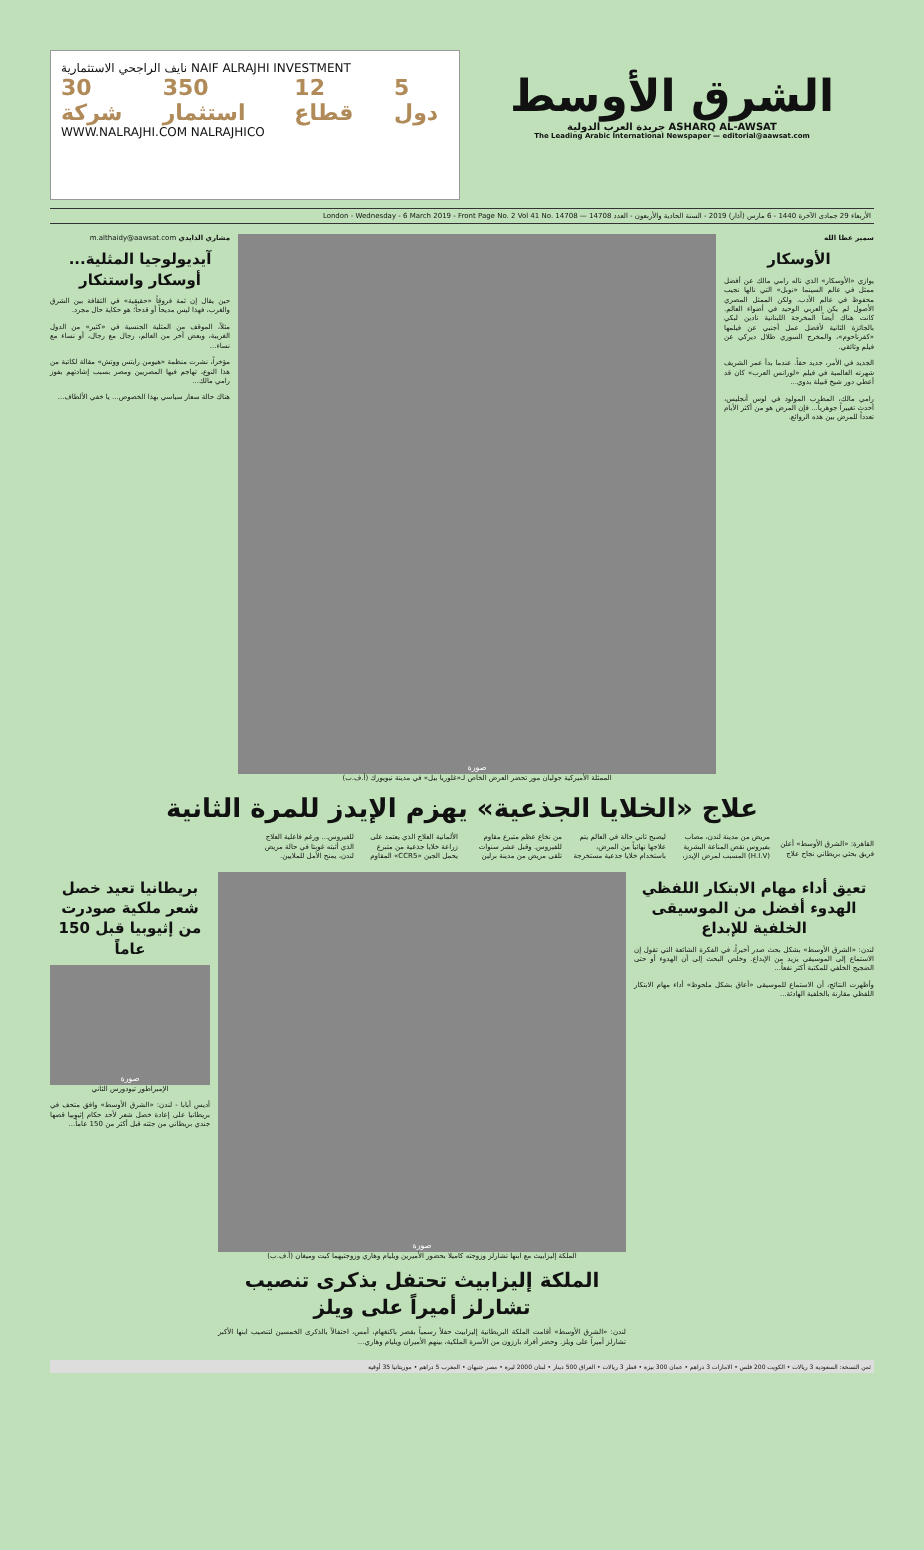الشرق الأوسط
ASHARQ AL-AWSAT جريدة العرب الدولية
The Leading Arabic International Newspaper — editorial@aawsat.com
نايف الراجحي الاستثمارية NAIF ALRAJHI INVESTMENT
30 شركة 350 استثمار 12 قطاع 5 دول
WWW.NALRAJHI.COM NALRAJHICO
الأربعاء 29 جمادى الآخرة 1440 - 6 مارس (آذار) 2019 - السنة الحادية والأربعون - العدد 14708 — London - Wednesday - 6 March 2019 - Front Page No. 2 Vol 41 No. 14708
سمير عطا الله
الأوسكار
يوازي «الأوسكار» الذي ناله رامي مالك عن أفضل ممثل في عالم السينما «نوبل» التي نالها نجيب محفوظ في عالم الأدب. ولكن الممثل المصري الأصول لم يكن العربي الوحيد في أضواء العالم. كانت هناك أيضاً المخرجة اللبنانية نادين لبكي بالجائزة الثانية لأفضل عمل أجنبي عن فيلمها «كفرناحوم»، والمخرج السوري طلال ديركي عن فيلم وثائقي.
الجديد في الأمر، جديد حقاً. عندما بدأ عمر الشريف شهرته العالمية في فيلم «لورانس العرب» كان قد أعطي دور شيخ قبيلة بدوي...
رامي مالك، المطرب المولود في لوس أنجليس، أحدث تغييراً جوهرياً... فإن المرض هو من أكثر الأيام تعدداً للمرض بين هذه الروائع.
صورة
الممثلة الأميركية جوليان مور تحضر العرض الخاص لـ«غلوريا بيل» في مدينة نيويورك (أ.ف.ب)
مشاري الذايدي m.althaidy@aawsat.com
آيديولوجيا المثلية... أوسكار واستنكار
حين يقال إن ثمة فروقاً «حقيقية» في الثقافة بين الشرق والغرب، فهذا ليس مديحاً أو قدحاً؛ هو حكاية حال مجرد.
مثلاً، الموقف من المثلية الجنسية في «كثير» من الدول الغربية، وبعض آخر من العالم، رجال مع رجال، أو نساء مع نساء...
مؤخراً، نشرت منظمة «هيومن رايتس ووتش» مقالة لكاتبة من هذا النوع، تهاجم فيها المصريين ومصر بسبب إشادتهم بفوز رامي مالك...
هناك حالة سعار سياسي بهذا الخصوص... يا خفي الألطاف...
علاج «الخلايا الجذعية» يهزم الإيدز للمرة الثانية
القاهرة: «الشرق الأوسط» أعلن فريق بحثي بريطاني نجاح علاج مريض من مدينة لندن، مصاب بفيروس نقص المناعة البشرية (H.I.V) المسبب لمرض الإيدز، ليصبح ثاني حالة في العالم يتم علاجها نهائياً من المرض، باستخدام خلايا جذعية مستخرجة من نخاع عظم متبرع مقاوم للفيروس. وقبل عشر سنوات تلقى مريض من مدينة برلين الألمانية العلاج الذي يعتمد على زراعة خلايا جذعية من متبرع يحمل الجين «CCR5» المقاوم للفيروس... ورغم فاعلية العلاج الذي أثبته غوبتا في حالة مريض لندن، يمنح الأمل للملايين.
تعيق أداء مهام الابتكار اللفظي
الهدوء أفضل من الموسيقى الخلفية للإبداع
لندن: «الشرق الأوسط» بشكل بحث صدر أخيراً، في الفكرة الشائعة التي تقول إن الاستماع إلى الموسيقى يزيد من الإبداع. وخلص البحث إلى أن الهدوء أو حتى الضجيج الخلفي للمكتبة أكثر نفعاً...
وأظهرت النتائج، أن الاستماع للموسيقى «أعاق بشكل ملحوظ» أداء مهام الابتكار اللفظي مقارنة بالخلفية الهادئة...
صورة
الملكة إليزابيث مع ابنها تشارلز وزوجته كاميلا بحضور الأميرين ويليام وهاري وزوجتيهما كيت وميغان (أ.ف.ب)
الملكة إليزابيث تحتفل بذكرى تنصيب تشارلز أميراً على ويلز
لندن: «الشرق الأوسط» أقامت الملكة البريطانية إليزابيث حفلاً رسمياً بقصر باكنغهام، أمس، احتفالاً بالذكرى الخمسين لتنصيب ابنها الأكبر تشارلز أميراً على ويلز. وحضر أفراد بارزون من الأسرة الملكية، بينهم الأميران ويليام وهاري...
بريطانيا تعيد خصل شعر ملكية صودرت من إثيوبيا قبل 150 عاماً
صورة
الإمبراطور تيودورس الثاني
أديس أبابا - لندن: «الشرق الأوسط» وافق متحف في بريطانيا على إعادة خصل شعر لأحد حكام إثيوبيا قصها جندي بريطاني من جثته قبل أكثر من 150 عاماً...
ثمن النسخة: السعودية 3 ريالات • الكويت 200 فلس • الامارات 3 دراهم • عمان 300 بيزة • قطر 3 ريالات • العراق 500 دينار • لبنان 2000 ليرة • مصر جنيهان • المغرب 5 دراهم • موريتانيا 35 أوقية